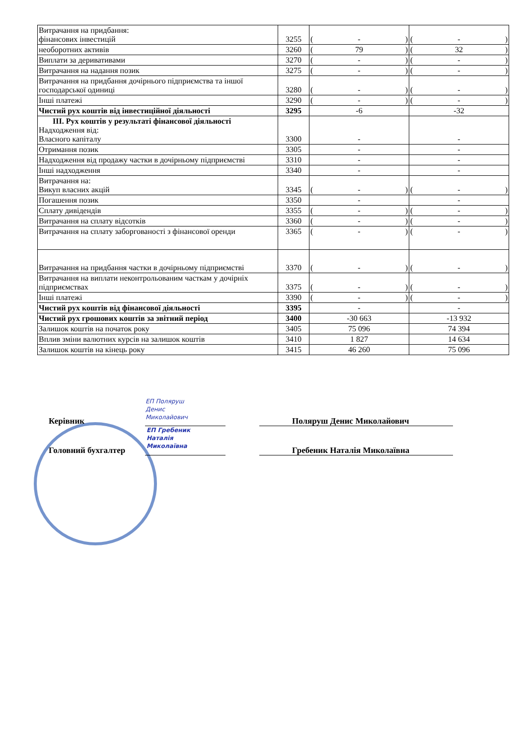| Витрачання на придбання: фінансових інвестицій | 3255 | ( - ) | ( - ) |
| необоротних активів | 3260 | ( 79 ) | ( 32 ) |
| Виплати за деривативами | 3270 | ( - ) | ( - ) |
| Витрачання на надання позик | 3275 | ( - ) | ( - ) |
| Витрачання на придбання дочірнього підприємства та іншої господарської одиниці | 3280 | ( - ) | ( - ) |
| Інші платежі | 3290 | ( - ) | ( - ) |
| Чистий рух коштів від інвестиційної діяльності | 3295 | -6 | -32 |
| ІІІ. Рух коштів у результаті фінансової діяльності Надходження від: Власного капіталу | 3300 | - | - |
| Отримання позик | 3305 | - | - |
| Надходження від продажу частки в дочірньому підприємстві | 3310 | - | - |
| Інші надходження | 3340 | - | - |
| Витрачання на: Викуп власних акцій | 3345 | ( - ) | ( - ) |
| Погашення позик | 3350 | - | - |
| Сплату дивідендів | 3355 | ( - ) | ( - ) |
| Витрачання на сплату відсотків | 3360 | ( - ) | ( - ) |
| Витрачання на сплату заборгованості з фінансової оренди | 3365 | ( - ) | ( - ) |
| Витрачання на придбання частки в дочірньому підприємстві | 3370 | ( - ) | ( - ) |
| Витрачання на виплати неконтрольованим часткам у дочірніх підприємствах | 3375 | ( - ) | ( - ) |
| Інші платежі | 3390 | ( - ) | ( - ) |
| Чистий рух коштів від фінансової діяльності | 3395 | - | - |
| Чистий рух грошових коштів за звітний період | 3400 | -30 663 | -13 932 |
| Залишок коштів на початок року | 3405 | 75 096 | 74 394 |
| Вплив зміни валютних курсів на залишок коштів | 3410 | 1 827 | 14 634 |
| Залишок коштів на кінець року | 3415 | 46 260 | 75 096 |
ЕП Поляруш
Денис
Миколайович
Керівник Поляруш Денис Миколайович
ЕП Гребеник
Наталія
Миколаївна
Головний бухгалтер Гребеник Наталія Миколаївна